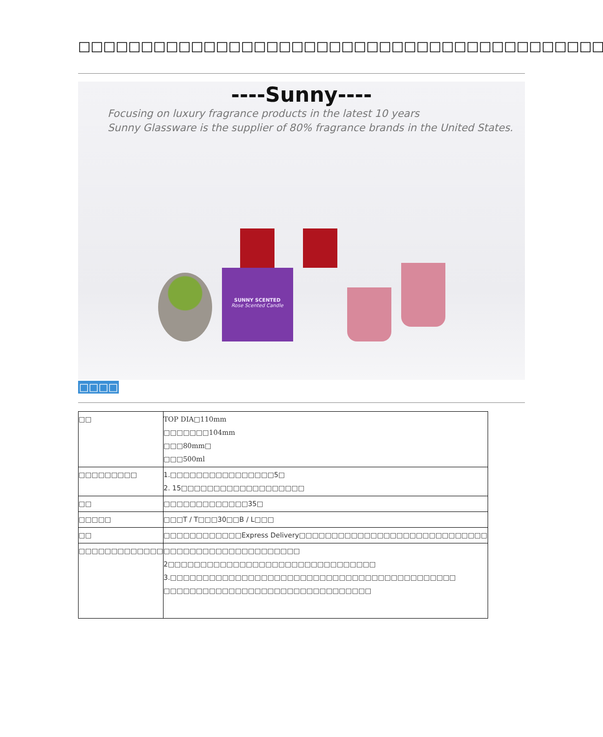□□□□□□□□□□□□□□□□□□□□□□□□□□□□□□□□□□□□□□□□□□□
----Sunny----
Focusing on luxury fragrance products in the latest 10 years
Sunny Glassware is the supplier of 80% fragrance brands in the United States.
SUNNY SCENTED
Rose Scented Candle
□□□□
| □□ | TOP DIA□110mm □□□□□□□104mm □□□80mm□ □□□500ml |
| □□□□□□□□□ | 1.□□□□□□□□□□□□□□□□5□ 2. 15□□□□□□□□□□□□□□□□□□□ |
| □□ | □□□□□□□□□□□□□35□ |
| □□□□□ | □□□T / T□□□30□□B / L□□□ |
| □□ | □□□□□□□□□□□□Express Delivery□□□□□□□□□□□□□□□□□□□□□□□□□□□□□ |
| □□□□□□□□□□□□□ | □□□□□□□□□□□□□□□□□□□□□ 2□□□□□□□□□□□□□□□□□□□□□□□□□□□□□□□□ 3.□□□□□□□□□□□□□□□□□□□□□□□□□□□□□□□□□□□□□□□□□□□□ □□□□□□□□□□□□□□□□□□□□□□□□□□□□□□□□ |